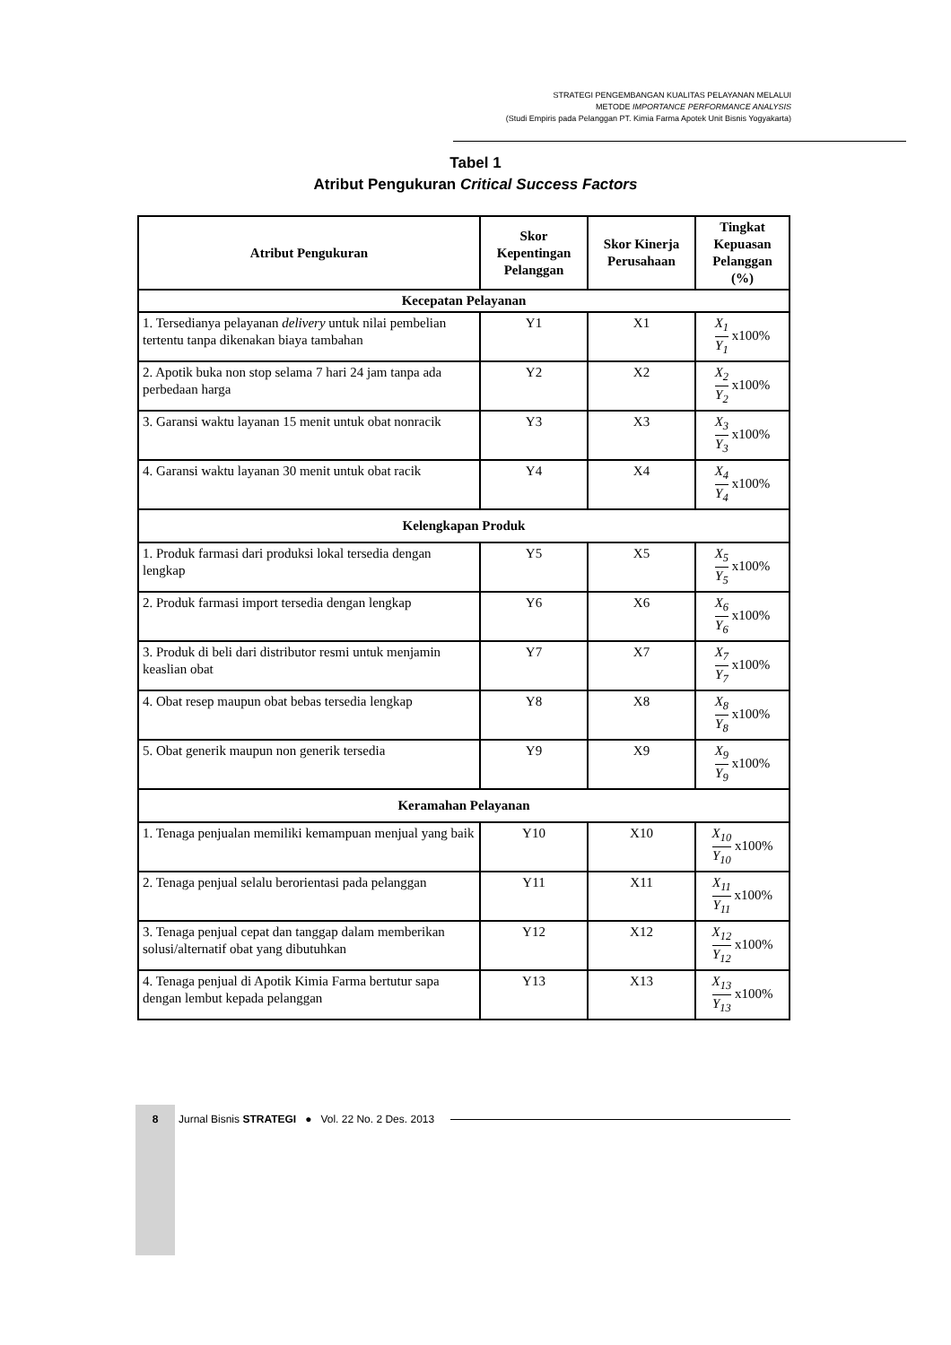STRATEGI PENGEMBANGAN KUALITAS PELAYANAN MELALUI
METODE IMPORTANCE PERFORMANCE ANALYSIS
(Studi Empiris pada Pelanggan PT. Kimia Farma Apotek Unit Bisnis Yogyakarta)
Tabel 1
Atribut Pengukuran Critical Success Factors
| Atribut Pengukuran | Skor Kepentingan Pelanggan | Skor Kinerja Perusahaan | Tingkat Kepuasan Pelanggan (%) |
| --- | --- | --- | --- |
| Kecepatan Pelayanan | | | |
| 1. Tersedianya pelayanan delivery untuk nilai pembelian tertentu tanpa dikenakan biaya tambahan | Y1 | X1 | X<sub>1</sub> Y<sub>1</sub> x100% |
| 2. Apotik buka non stop selama 7 hari 24 jam tanpa ada perbedaan harga | Y2 | X2 | X<sub>2</sub> Y<sub>2</sub> x100% |
| 3. Garansi waktu layanan 15 menit untuk obat nonracik | Y3 | X3 | X<sub>3</sub> Y<sub>3</sub> x100% |
| 4. Garansi waktu layanan 30 menit untuk obat racik | Y4 | X4 | X<sub>4</sub> Y<sub>4</sub> x100% |
| Kelengkapan Produk | | | |
| 1. Produk farmasi dari produksi lokal tersedia dengan lengkap | Y5 | X5 | X<sub>5</sub> Y<sub>5</sub> x100% |
| 2. Produk farmasi import tersedia dengan lengkap | Y6 | X6 | X<sub>6</sub> Y<sub>6</sub> x100% |
| 3. Produk di beli dari distributor resmi untuk menjamin keaslian obat | Y7 | X7 | X<sub>7</sub> Y<sub>7</sub> x100% |
| 4. Obat resep maupun obat bebas tersedia lengkap | Y8 | X8 | X<sub>8</sub> Y<sub>8</sub> x100% |
| 5. Obat generik maupun non generik tersedia | Y9 | X9 | X<sub>9</sub> Y<sub>9</sub> x100% |
| Keramahan Pelayanan | | | |
| 1. Tenaga penjualan memiliki kemampuan menjual yang baik | Y10 | X10 | X<sub>10</sub> Y<sub>10</sub> x100% |
| 2. Tenaga penjual selalu berorientasi pada pelanggan | Y11 | X11 | X<sub>11</sub> Y<sub>11</sub> x100% |
| 3. Tenaga penjual cepat dan tanggap dalam memberikan solusi/alternatif obat yang dibutuhkan | Y12 | X12 | X<sub>12</sub> Y<sub>12</sub> x100% |
| 4. Tenaga penjual di Apotik Kimia Farma bertutur sapa dengan lembut kepada pelanggan | Y13 | X13 | X<sub>13</sub> Y<sub>13</sub> x100% |
8 Jurnal Bisnis STRATEGI ● Vol. 22 No. 2 Des. 2013